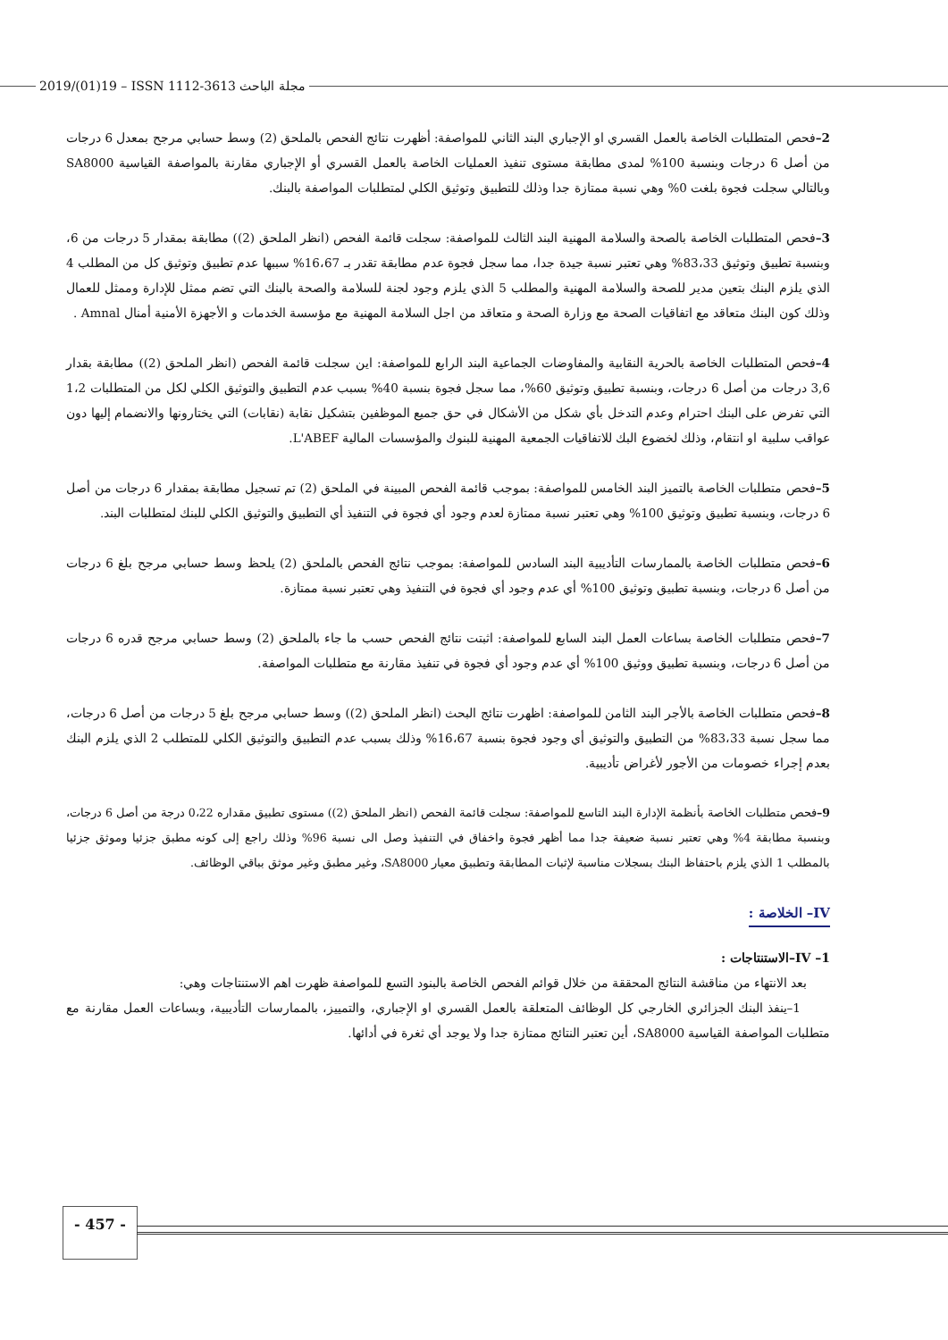2019/(01)19 – ISSN 1112-3613 مجلة الباحث
2–فحص المتطلبات الخاصة بالعمل القسري او الإجباري البند الثاني للمواصفة: أظهرت نتائج الفحص بالملحق (2) وسط حسابي مرجح بمعدل 6 درجات من أصل 6 درجات وبنسبة 100% لمدى مطابقة مستوى تنفيذ العمليات الخاصة بالعمل القسري أو الإجباري مقارنة بالمواصفة القياسية SA8000 وبالتالي سجلت فجوة بلغت 0% وهي نسبة ممتازة جدا وذلك للتطبيق وتوثيق الكلي لمتطلبات المواصفة بالبنك.
3–فحص المتطلبات الخاصة بالصحة والسلامة المهنية البند الثالث للمواصفة: سجلت قائمة الفحص (انظر الملحق (2)) مطابقة بمقدار 5 درجات من 6، وبنسبة تطبيق وتوثيق 83،33% وهي تعتبر نسبة جيدة جدا، مما سجل فجوة عدم مطابقة تقدر بـ 16،67% سببها عدم تطبيق وتوثيق كل من المطلب 4 الذي يلزم البنك بتعين مدير للصحة والسلامة المهنية والمطلب 5 الذي يلزم وجود لجنة للسلامة والصحة بالبنك التي تضم ممثل للإدارة وممثل للعمال وذلك كون البنك متعاقد مع اتفاقيات الصحة مع وزارة الصحة و متعاقد من اجل السلامة المهنية مع مؤسسة الخدمات و الأجهزة الأمنية أمنال Amnal .
4–فحص المتطلبات الخاصة بالحرية النقابية والمفاوضات الجماعية البند الرابع للمواصفة: اين سجلت قائمة الفحص (انظر الملحق (2)) مطابقة بقدار 3,6 درجات من أصل 6 درجات، وبنسبة تطبيق وتوثيق 60%، مما سجل فجوة بنسبة 40% بسبب عدم التطبيق والتوثيق الكلي لكل من المتطلبات 1،2 التي تفرض على البنك احترام وعدم التدخل بأي شكل من الأشكال في حق جميع الموظفين بتشكيل نقابة (نقابات) التي يختارونها والانضمام إليها دون عواقب سلبية او انتقام، وذلك لخضوع البك للاتفاقيات الجمعية المهنية للبنوك والمؤسسات المالية L'ABEF.
5–فحص متطلبات الخاصة بالتميز البند الخامس للمواصفة: بموجب قائمة الفحص المبينة في الملحق (2) تم تسجيل مطابقة بمقدار 6 درجات من أصل 6 درجات، وبنسبة تطبيق وتوثيق 100% وهي تعتبر نسبة ممتازة لعدم وجود أي فجوة في التنفيذ أي التطبيق والتوثيق الكلي للبنك لمتطلبات البند.
6–فحص متطلبات الخاصة بالممارسات التأديبية البند السادس للمواصفة: بموجب نتائج الفحص بالملحق (2) يلحظ وسط حسابي مرجح بلغ 6 درجات من أصل 6 درجات، وبنسبة تطبيق وتوثيق 100% أي عدم وجود أي فجوة في التنفيذ وهي تعتبر نسبة ممتازة.
7–فحص متطلبات الخاصة بساعات العمل البند السابع للمواصفة: اثبتت نتائج الفحص حسب ما جاء بالملحق (2) وسط حسابي مرجح قدره 6 درجات من أصل 6 درجات، وبنسبة تطبيق ووثيق 100% أي عدم وجود أي فجوة في تنفيذ مقارنة مع متطلبات المواصفة.
8–فحص متطلبات الخاصة بالأجر البند الثامن للمواصفة: اظهرت نتائج البحث (انظر الملحق (2)) وسط حسابي مرجح بلغ 5 درجات من أصل 6 درجات، مما سجل نسبة 83،33% من التطبيق والتوثيق أي وجود فجوة بنسبة 16،67% وذلك بسبب عدم التطبيق والتوثيق الكلي للمتطلب 2 الذي يلزم البنك بعدم إجراء خصومات من الأجور لأغراض تأديبية.
9–فحص متطلبات الخاصة بأنظمة الإدارة البند التاسع للمواصفة: سجلت قائمة الفحص (انظر الملحق (2)) مستوى تطبيق مقداره 0،22 درجة من أصل 6 درجات، وبنسبة مطابقة 4% وهي تعتبر نسبة ضعيفة جدا مما أظهر فجوة واخفاق في التنفيذ وصل الى نسبة 96% وذلك راجع إلى كونه مطبق جزئيا وموثق جزئيا بالمطلب 1 الذي يلزم باحتفاظ البنك بسجلات مناسبة لإثبات المطابقة وتطبيق معيار SA8000، وغير مطبق وغير موثق بباقي الوظائف.
IV– الخلاصة :
IV –1–الاستنتاجات :
بعد الانتهاء من مناقشة النتائج المحققة من خلال قوائم الفحص الخاصة بالبنود التسع للمواصفة ظهرت اهم الاستنتاجات وهي:
1–ينفذ البنك الجزائري الخارجي كل الوظائف المتعلقة بالعمل القسري او الإجباري، والتمييز، بالممارسات التأديبية، وبساعات العمل مقارنة مع متطلبات المواصفة القياسية SA8000، أين تعتبر النتائج ممتازة جدا ولا يوجد أي ثغرة في أدائها.
- 457 -